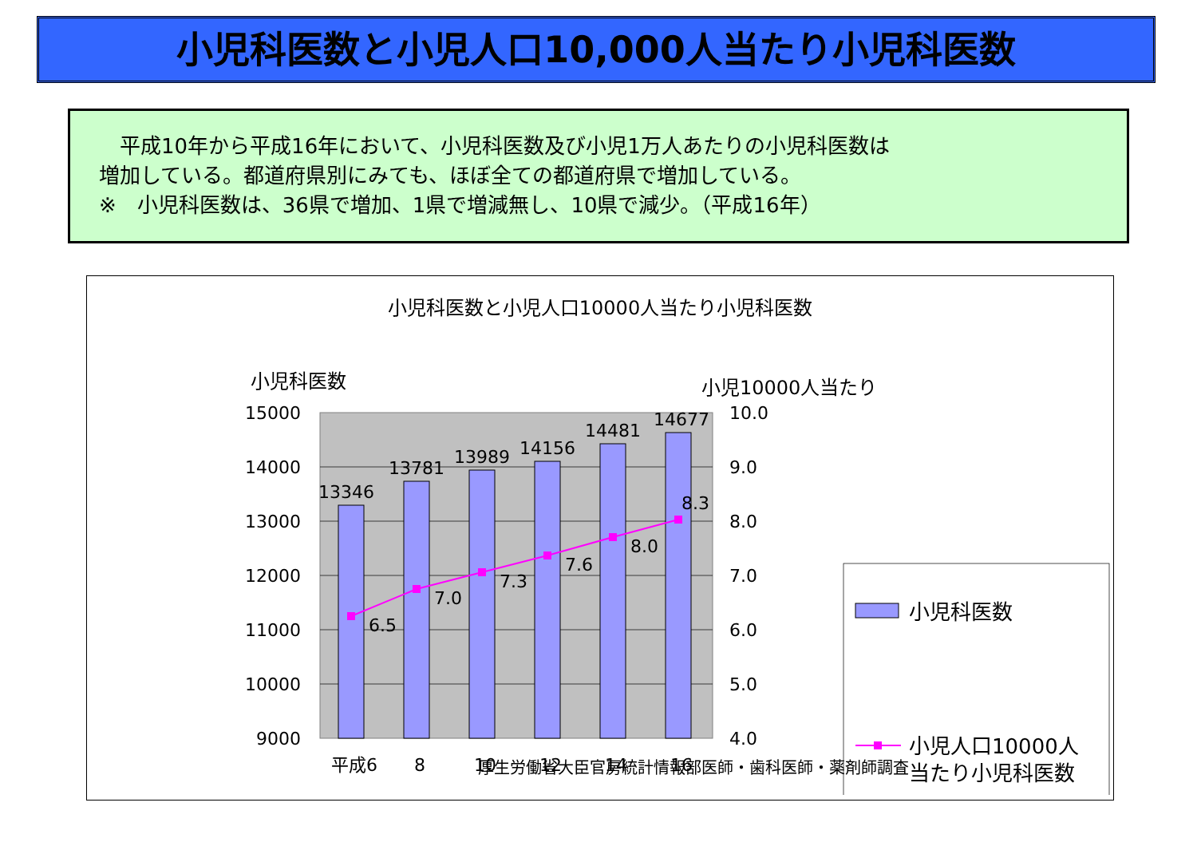小児科医数と小児人口10,000人当たり小児科医数
　平成10年から平成16年において、小児科医数及び小児1万人あたりの小児科医数は
増加している。都道府県別にみても、ほぼ全ての都道府県で増加している。
※　小児科医数は、36県で増加、1県で増減無し、10県で減少。（平成16年）
小児科医数と小児人口10000人当たり小児科医数
小児科医数
小児10000人当たり
15000
14000
13000
12000
11000
10000
9000
10.0
9.0
8.0
7.0
6.0
5.0
4.0
13346
13781
13989
14156
14481
14677
6.5
7.0
7.3
7.6
8.0
8.3
平成6
8
10
12
14
16
小児科医数
小児人口10000人
当たり小児科医数
厚生労働省大臣官房統計情報部医師・歯科医師・薬剤師調査